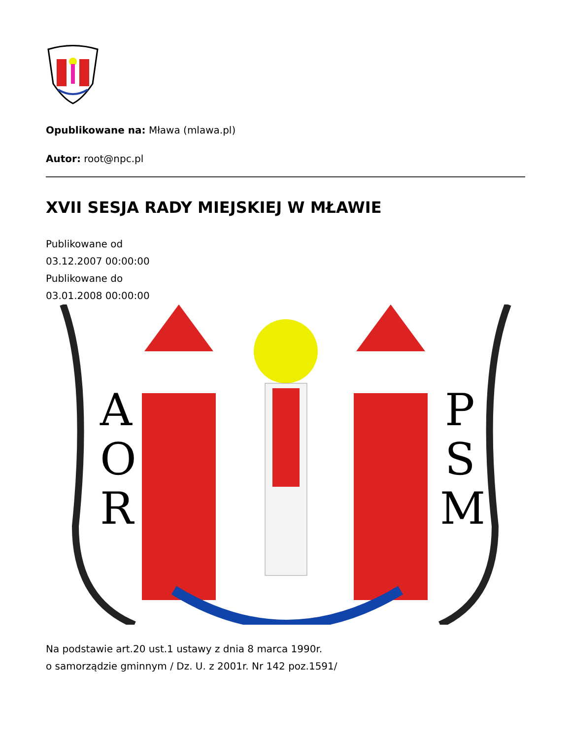Opublikowane na: Mława (mlawa.pl)
Autor: root@npc.pl
XVII SESJA RADY MIEJSKIEJ W MŁAWIE
Publikowane od
03.12.2007 00:00:00
Publikowane do
03.01.2008 00:00:00
A
O
R
P
S
M
Na podstawie art.20 ust.1 ustawy z dnia 8 marca 1990r.
o samorządzie gminnym / Dz. U. z 2001r. Nr 142 poz.1591/